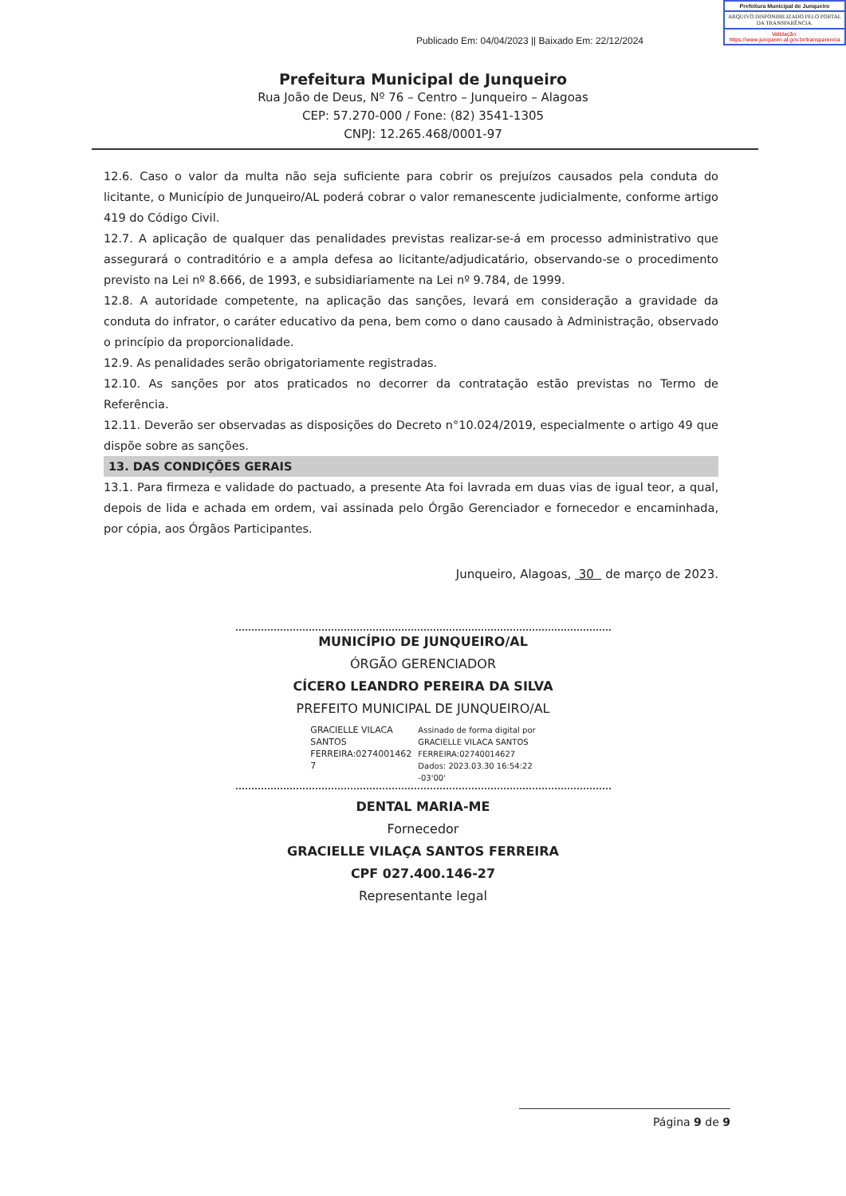Publicado Em: 04/04/2023 || Baixado Em: 22/12/2024
Prefeitura Municipal de Junqueiro
ARQUIVO DISPONIBILIZADO PELO PORTAL DA TRANSPARÊNCIA.
Validação: https://www.junqueiro.al.gov.br/transparencia
Prefeitura Municipal de Junqueiro
Rua João de Deus, Nº 76 – Centro – Junqueiro – Alagoas
CEP: 57.270-000 / Fone: (82) 3541-1305
CNPJ: 12.265.468/0001-97
12.6. Caso o valor da multa não seja suficiente para cobrir os prejuízos causados pela conduta do licitante, o Município de Junqueiro/AL poderá cobrar o valor remanescente judicialmente, conforme artigo 419 do Código Civil.
12.7. A aplicação de qualquer das penalidades previstas realizar-se-á em processo administrativo que assegurará o contraditório e a ampla defesa ao licitante/adjudicatário, observando-se o procedimento previsto na Lei nº 8.666, de 1993, e subsidiariamente na Lei nº 9.784, de 1999.
12.8. A autoridade competente, na aplicação das sanções, levará em consideração a gravidade da conduta do infrator, o caráter educativo da pena, bem como o dano causado à Administração, observado o princípio da proporcionalidade.
12.9. As penalidades serão obrigatoriamente registradas.
12.10. As sanções por atos praticados no decorrer da contratação estão previstas no Termo de Referência.
12.11. Deverão ser observadas as disposições do Decreto n°10.024/2019, especialmente o artigo 49 que dispõe sobre as sanções.
13. DAS CONDIÇÕES GERAIS
13.1. Para firmeza e validade do pactuado, a presente Ata foi lavrada em duas vias de igual teor, a qual, depois de lida e achada em ordem, vai assinada pelo Órgão Gerenciador e fornecedor e encaminhada, por cópia, aos Órgãos Participantes.
Junqueiro, Alagoas, 30 de março de 2023.
MUNICÍPIO DE JUNQUEIRO/AL
ÓRGÃO GERENCIADOR
CÍCERO LEANDRO PEREIRA DA SILVA
PREFEITO MUNICIPAL DE JUNQUEIRO/AL
GRACIELLE VILACA
SANTOS
FERREIRA:0274001462
7
Assinado de forma digital por
GRACIELLE VILACA SANTOS
FERREIRA:02740014627
Dados: 2023.03.30 16:54:22
-03'00'
DENTAL MARIA-ME
Fornecedor
GRACIELLE VILAÇA SANTOS FERREIRA
CPF 027.400.146-27
Representante legal
Página 9 de 9